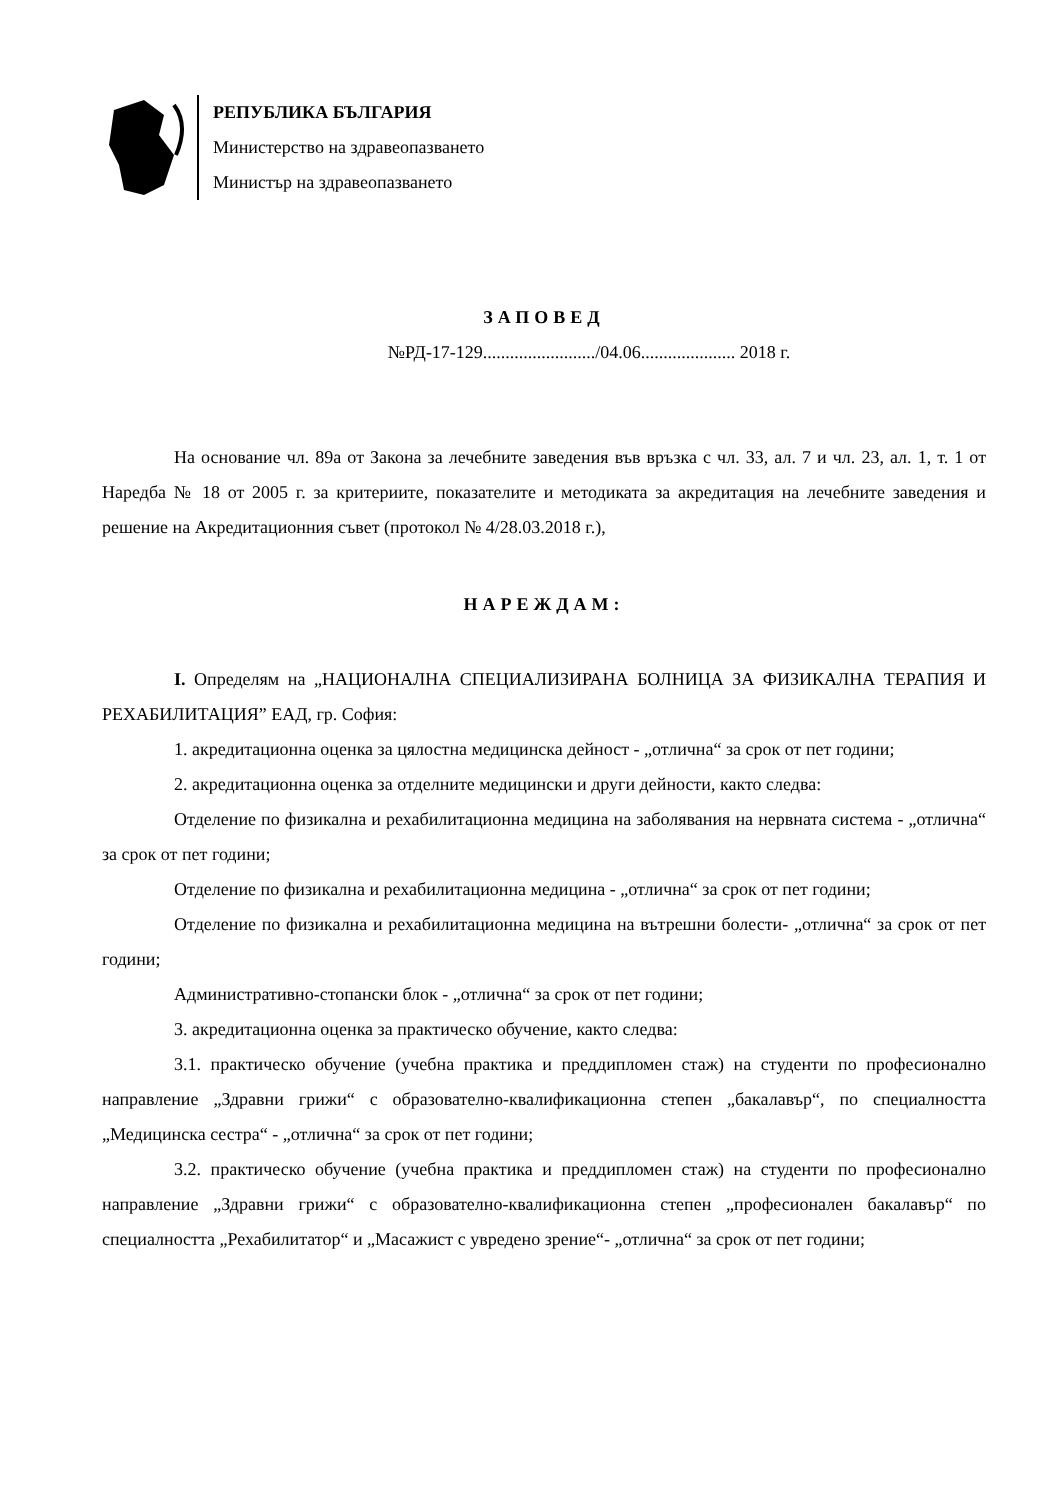РЕПУБЛИКА БЪЛГАРИЯ
Министерство на здравеопазването
Министър на здравеопазването
ЗАПОВЕД
№РД-17-129........................./04.06..................... 2018 г.
На основание чл. 89а от Закона за лечебните заведения във връзка с чл. 33, ал. 7 и чл. 23, ал. 1, т. 1 от Наредба № 18 от 2005 г. за критериите, показателите и методиката за акредитация на лечебните заведения и решение на Акредитационния съвет (протокол № 4/28.03.2018 г.),
НАРЕЖДАМ:
I. Определям на „НАЦИОНАЛНА СПЕЦИАЛИЗИРАНА БОЛНИЦА ЗА ФИЗИКАЛНА ТЕРАПИЯ И РЕХАБИЛИТАЦИЯ” ЕАД, гр. София:
1. акредитационна оценка за цялостна медицинска дейност - „отлична“ за срок от пет години;
2. акредитационна оценка за отделните медицински и други дейности, както следва:
Отделение по физикална и рехабилитационна медицина на заболявания на нервната система - „отлична“ за срок от пет години;
Отделение по физикална и рехабилитационна медицина - „отлична“ за срок от пет години;
Отделение по физикална и рехабилитационна медицина на вътрешни болести- „отлична“ за срок от пет години;
Административно-стопански блок - „отлична“ за срок от пет години;
3. акредитационна оценка за практическо обучение, както следва:
3.1. практическо обучение (учебна практика и преддипломен стаж) на студенти по професионално направление „Здравни грижи“ с образователно-квалификационна степен „бакалавър“, по специалността „Медицинска сестра“ - „отлична“ за срок от пет години;
3.2. практическо обучение (учебна практика и преддипломен стаж) на студенти по професионално направление „Здравни грижи“ с образователно-квалификационна степен „професионален бакалавър“ по специалността „Рехабилитатор“ и „Масажист с увредено зрение“- „отлична“ за срок от пет години;